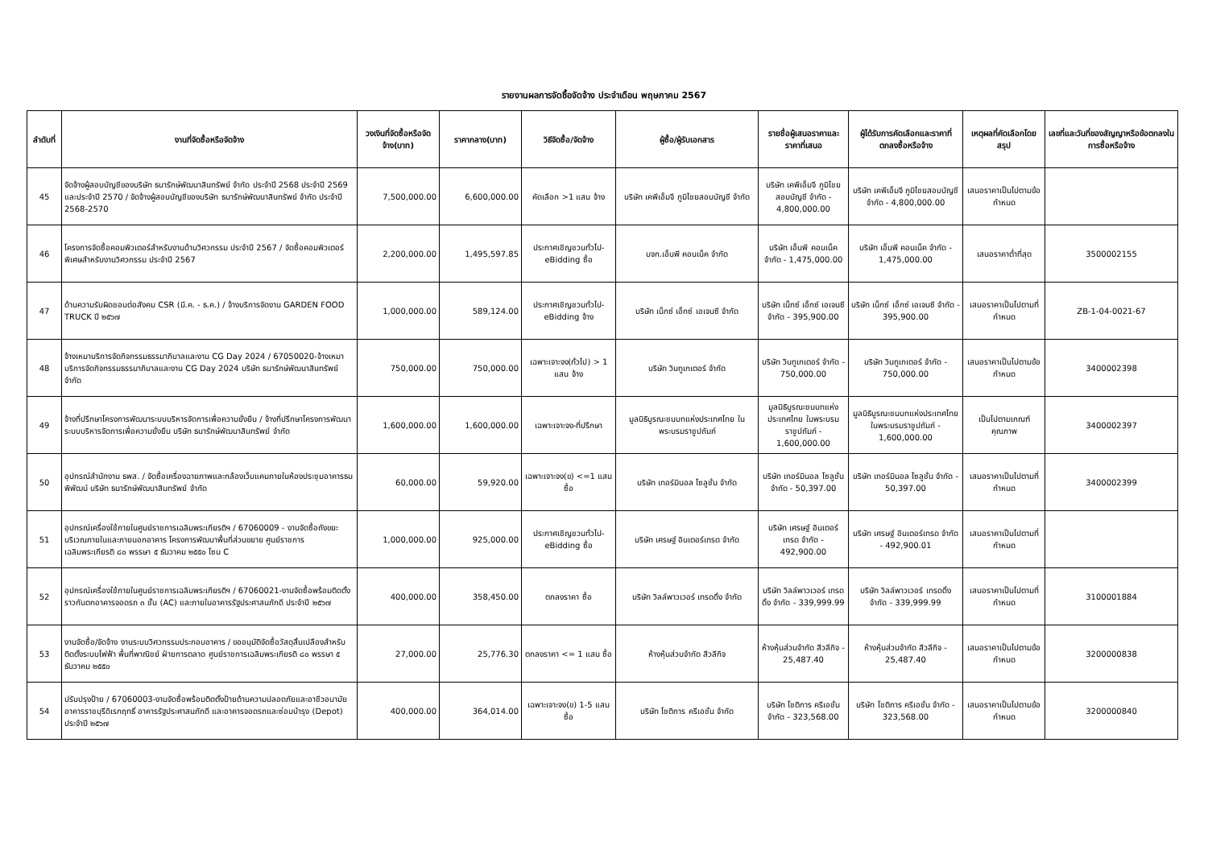รายงานผลการจัดซื้อจัดจ้าง ประจำเดือน พฤษภาคม 2567
| ลำดับที่ | งานที่จัดซื้อหรือจัดจ้าง | วงเงินที่จัดซื้อหรือจัดจ้าง(บาท) | ราคากลาง(บาท) | วิธีจัดซื้อ/จัดจ้าง | ผู้ซื้อ/ผู้รับเอกสาร | รายชื่อผู้เสนอราคาและราคาที่เสนอ | ผู้ได้รับการคัดเลือกและราคาที่ตกลงซื้อหรือจ้าง | เหตุผลที่คัดเลือกโดยสรุป | เลขที่และวันที่ของสัญญาหรือข้อตกลงในการซื้อหรือจ้าง |
| --- | --- | --- | --- | --- | --- | --- | --- | --- | --- |
| 45 | จัดจ้างผู้สอบบัญชีของบริษัท ธนารักษ์พัฒนาสินทรัพย์ จำกัด ประจำปี 2568 ประจำปี 2569 และประจำปี 2570 / จัดจ้างผู้สอบบัญชีของบริษัท ธนารักษ์พัฒนาสินทรัพย์ จำกัด ประจำปี 2568-2570 | 7,500,000.00 | 6,600,000.00 | คัดเลือก >1 แสน จ้าง | บริษัท เคพีเอ็มจี ภูมิไชยสอบบัญชี จำกัด | บริษัท เคพีเอ็มจี ภูมิไชยสอบบัญชี จำกัด - 4,800,000.00 | บริษัท เคพีเอ็มจี ภูมิไชยสอบบัญชี จำกัด - 4,800,000.00 | เสนอราคาเป็นไปตามข้อกำหนด | |
| 46 | โครงการจัดซื้อคอมพิวเตอร์สำหรับงานด้านวิศวกรรม ประจำปี 2567 / จัดซื้อคอมพิวเตอร์พิเศษสำหรับงานวิศวกรรม ประจำปี 2567 | 2,200,000.00 | 1,495,597.85 | ประกาศเชิญชวนทั่วไป-eBidding ซื้อ | บจก.เอ็นพี คอนเน็ค จำกัด | บริษัท เอ็นพี คอนเน็ค จำกัด - 1,475,000.00 | บริษัท เอ็นพี คอนเน็ค จำกัด - 1,475,000.00 | เสนอราคาต่ำที่สุด | 3500002155 |
| 47 | ด้านความรับผิดชอบต่อสังคม CSR (มี.ค. - ธ.ค.) / จ้างบริการจัดงาน GARDEN FOOD TRUCK ปี ๒๕๖๗ | 1,000,000.00 | 589,124.00 | ประกาศเชิญชวนทั่วไป-eBidding จ้าง | บริษัท เน็กซ์ เอ็กซ์ เอเจนซี จำกัด | บริษัท เน็กซ์ เอ็กซ์ เอเจนซี จำกัด - 395,900.00 | บริษัท เน็กซ์ เอ็กซ์ เอเจนซี จำกัด - 395,900.00 | เสนอราคาเป็นไปตามที่กำหนด | ZB-1-04-0021-67 |
| 48 | จ้างเหมาบริการจัดกิจกรรมธรรมาภิบาลและงาน CG Day 2024 / 67050020-จ้างเหมาบริการจัดกิจกรรมธรรมาภิบาลและงาน CG Day 2024 บริษัท ธนารักษ์พัฒนาสินทรัพย์ จำกัด | 750,000.00 | 750,000.00 | เฉพาะเจาะจง(ทั่วไป) > 1 แสน จ้าง | บริษัท วินทูเกเตอร์ จำกัด | บริษัท วินทูเกเตอร์ จำกัด - 750,000.00 | บริษัท วินทูเกเตอร์ จำกัด - 750,000.00 | เสนอราคาเป็นไปตามข้อกำหนด | 3400002398 |
| 49 | จ้างที่ปรึกษาโครงการพัฒนาระบบบริหารจัดการเพื่อความยั่งยืน / จ้างที่ปรึกษาโครงการพัฒนาระบบบริหารจัดการเพื่อความยั่งยืน บริษัท ธนารักษ์พัฒนาสินทรัพย์ จำกัด | 1,600,000.00 | 1,600,000.00 | เฉพาะเจาะจง-ที่ปรึกษา | มูลนิธิบูรณะชนบทแห่งประเทศไทย ในพระบรมราชูปถัมภ์ | มูลนิธิบูรณะชนบทแห่งประเทศไทย ในพระบรมราชูปถัมภ์ - 1,600,000.00 | มูลนิธิบูรณะชนบทแห่งประเทศไทย ในพระบรมราชูปถัมภ์ - 1,600,000.00 | เป็นไปตามเกณฑ์คุณภาพ | 3400002397 |
| 50 | อุปกรณ์สำนักงาน ธพส. / จัดซื้อเครื่องฉายภาพและกล้องเว็บแคมภายในห้องประชุมอาคารธนพิพัฒน์ บริษัท ธนารักษ์พัฒนาสินทรัพย์ จำกัด | 60,000.00 | 59,920.00 | เฉพาะเจาะจง(ข) <=1 แสน ซื้อ | บริษัท เทอร์มินอล โซลูชั่น จำกัด | บริษัท เทอร์มินอล โซลูชั่น จำกัด - 50,397.00 | บริษัท เทอร์มินอล โซลูชั่น จำกัด - 50,397.00 | เสนอราคาเป็นไปตามที่กำหนด | 3400002399 |
| 51 | อุปกรณ์เครื่องใช้ภายในศูนย์ราชการเฉลิมพระเกียรติฯ / 67060009 - งานจัดซื้อถังขยะบริเวณภายในและภายนอกอาคาร โครงการพัฒนาพื้นที่ส่วนขยาย ศูนย์ราชการเฉลิมพระเกียรติ ๘๐ พรรษา ๕ ธันวาคม ๒๕๕๐ โซน C | 1,000,000.00 | 925,000.00 | ประกาศเชิญชวนทั่วไป-eBidding ซื้อ | บริษัท เศรษฐ์ อินเตอร์เทรด จำกัด | บริษัท เศรษฐ์ อินเตอร์เทรด จำกัด - 492,900.00 | บริษัท เศรษฐ์ อินเตอร์เทรด จำกัด - 492,900.01 | เสนอราคาเป็นไปตามที่กำหนด | |
| 52 | อุปกรณ์เครื่องใช้ภายในศูนย์ราชการเฉลิมพระเกียรติฯ / 67060021-งานจัดซื้อพร้อมติดตั้งราวกันตกอาคารจอดรถ ๓ ชั้น (AC) และภายในอาคารรัฐประศาสนภักดี ประจำปี ๒๕๖๗ | 400,000.00 | 358,450.00 | ตกลงราคา ซื้อ | บริษัท วิลล์พาวเวอร์ เทรดดิ้ง จำกัด | บริษัท วิลล์พาวเวอร์ เทรดดิ้ง จำกัด - 339,999.99 | บริษัท วิลล์พาวเวอร์ เทรดดิ้ง จำกัด - 339,999.99 | เสนอราคาเป็นไปตามที่กำหนด | 3100001884 |
| 53 | งานจัดซื้อ/จัดจ้าง งานระบบวิศวกรรมประกอบอาคาร / ขออนุมัติจัดซื้อวัสดุสิ้นเปลืองสำหรับติดตั้งระบบไฟฟ้า พื้นที่พาณิชย์ ฝ่ายการตลาด ศูนย์ราชการเฉลิมพระเกียรติ ๘๐ พรรษา ๕ ธันวาคม ๒๕๕๐ | 27,000.00 | 25,776.30 | ตกลงราคา <= 1 แสน ซื้อ | ห้างหุ้นส่วนจำกัด สีวลีกิจ | ห้างหุ้นส่วนจำกัด สีวลีกิจ - 25,487.40 | ห้างหุ้นส่วนจำกัด สีวลีกิจ - 25,487.40 | เสนอราคาเป็นไปตามข้อกำหนด | 3200000838 |
| 54 | ปรับปรุงป้าย / 67060003-งานจัดซื้อพร้อมติดตั้งป้ายด้านความปลอดภัยและอาชีวอนามัย อาคารราชบุรีดิเรกฤทธิ์ อาคารรัฐประศาสนภักดี และอาคารจอดรถและซ่อมบำรุง (Depot) ประจำปี ๒๕๖๗ | 400,000.00 | 364,014.00 | เฉพาะเจาะจง(ข) 1-5 แสน ซื้อ | บริษัท โชติการ ครีเอชั่น จำกัด | บริษัท โชติการ ครีเอชั่น จำกัด - 323,568.00 | บริษัท โชติการ ครีเอชั่น จำกัด - 323,568.00 | เสนอราคาเป็นไปตามข้อกำหนด | 3200000840 |